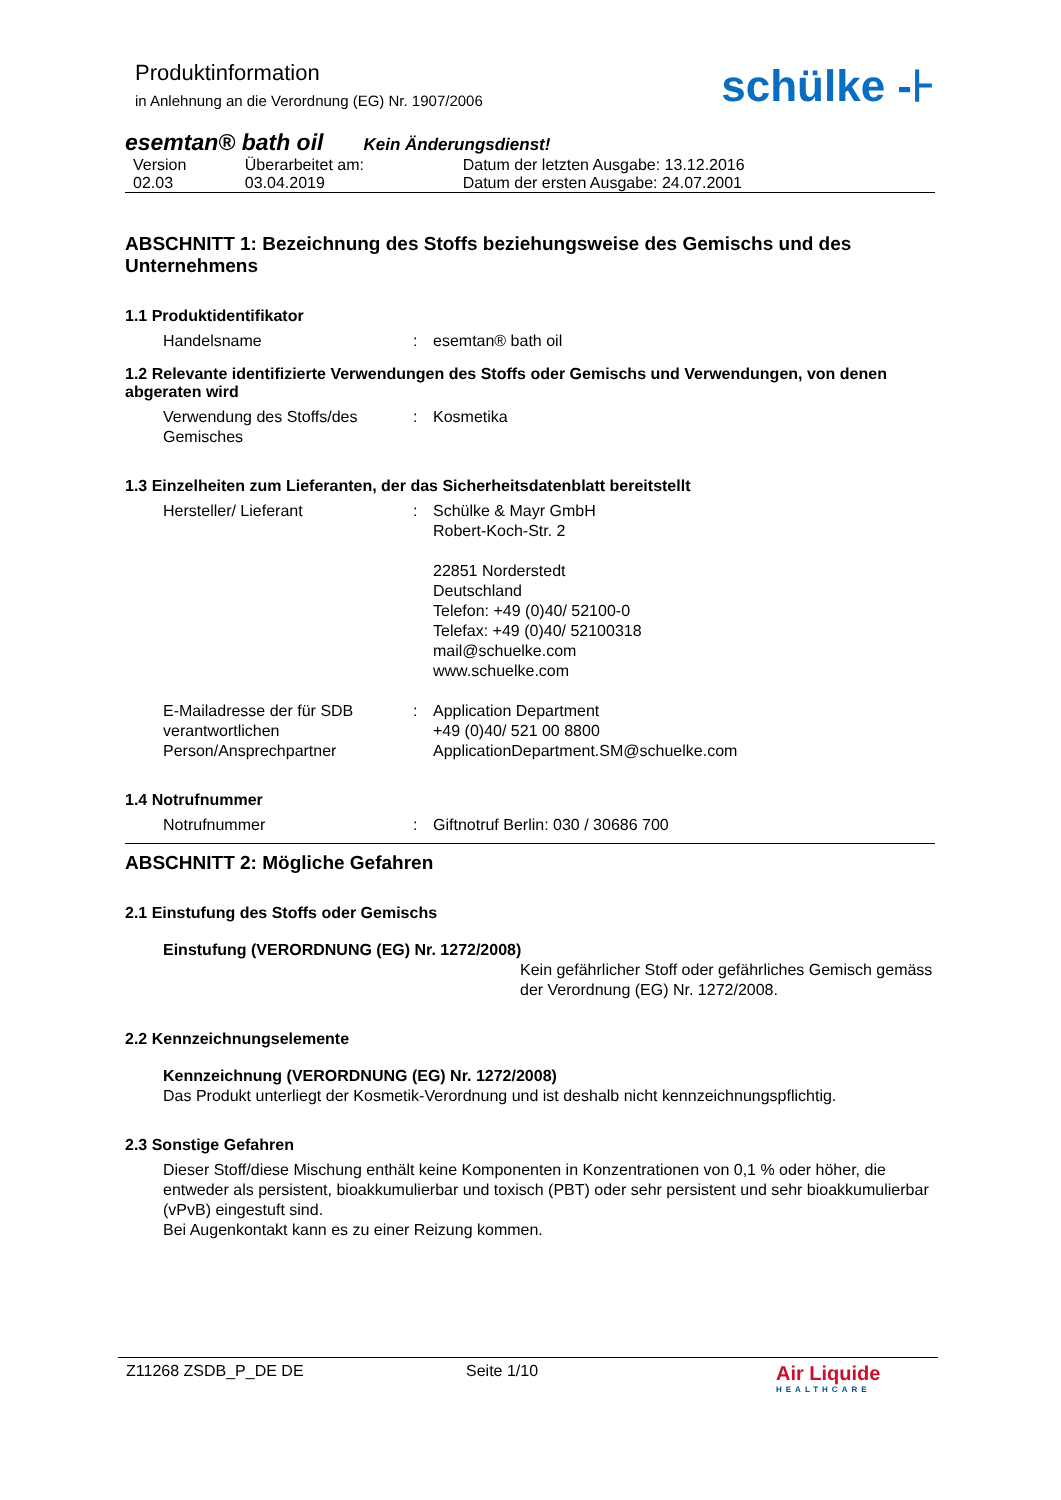Produktinformation
in Anlehnung an die Verordnung (EG) Nr. 1907/2006
schülke -⊦
esemtan® bath oil Kein Änderungsdienst!
| Version | Überarbeitet am: | Datum der letzten Ausgabe: 13.12.2016 |
| 02.03 | 03.04.2019 | Datum der ersten Ausgabe: 24.07.2001 |
ABSCHNITT 1: Bezeichnung des Stoffs beziehungsweise des Gemischs und des Unternehmens
1.1 Produktidentifikator
Handelsname : esemtan® bath oil
1.2 Relevante identifizierte Verwendungen des Stoffs oder Gemischs und Verwendungen, von denen abgeraten wird
Verwendung des Stoffs/des Gemisches
: Kosmetika
1.3 Einzelheiten zum Lieferanten, der das Sicherheitsdatenblatt bereitstellt
Hersteller/ Lieferant : Schülke & Mayr GmbH
Robert-Koch-Str. 2
22851 Norderstedt
Deutschland
Telefon: +49 (0)40/ 52100-0
Telefax: +49 (0)40/ 52100318
mail@schuelke.com
www.schuelke.com
E-Mailadresse der für SDB verantwortlichen Person/Ansprechpartner
: Application Department
+49 (0)40/ 521 00 8800
ApplicationDepartment.SM@schuelke.com
1.4 Notrufnummer
Notrufnummer : Giftnotruf Berlin: 030 / 30686 700
ABSCHNITT 2: Mögliche Gefahren
2.1 Einstufung des Stoffs oder Gemischs
Einstufung (VERORDNUNG (EG) Nr. 1272/2008)
Kein gefährlicher Stoff oder gefährliches Gemisch gemäss der Verordnung (EG) Nr. 1272/2008.
2.2 Kennzeichnungselemente
Kennzeichnung (VERORDNUNG (EG) Nr. 1272/2008)
Das Produkt unterliegt der Kosmetik-Verordnung und ist deshalb nicht kennzeichnungspflichtig.
2.3 Sonstige Gefahren
Dieser Stoff/diese Mischung enthält keine Komponenten in Konzentrationen von 0,1 % oder höher, die entweder als persistent, bioakkumulierbar und toxisch (PBT) oder sehr persistent und sehr bioakkumulierbar (vPvB) eingestuft sind.
Bei Augenkontakt kann es zu einer Reizung kommen.
Z11268 ZSDB_P_DE DE Seite 1/10
Air Liquide
HEALTHCARE